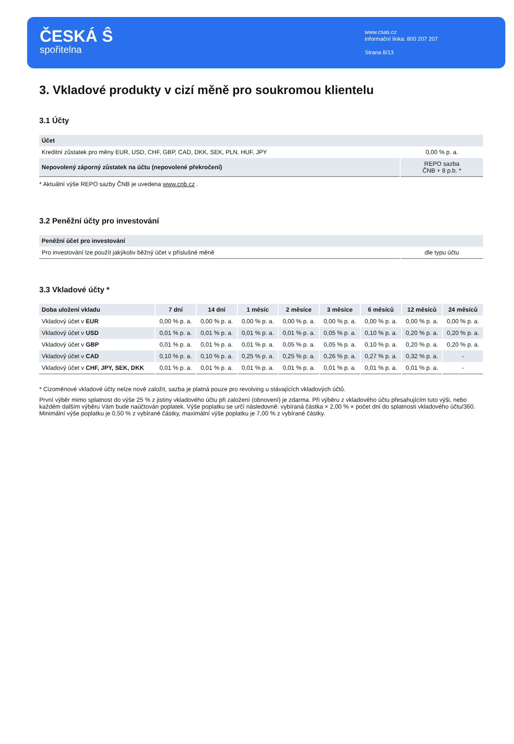ČESKÁ Ŝ
spořitelna
www.csas.cz
informační linka: 800 207 207
Strana 8/13
3. Vkladové produkty v cizí měně pro soukromou klientelu
3.1 Účty
| Účet | |
| --- | --- |
| Kreditní zůstatek pro měny EUR, USD, CHF, GBP, CAD, DKK, SEK, PLN, HUF, JPY | 0,00 % p. a. |
| Nepovolený záporný zůstatek na účtu (nepovolené překročení) | REPO sazba ČNB + 8 p.b. * |
* Aktuální výše REPO sazby ČNB je uvedena www.cnb.cz .
3.2 Peněžní účty pro investování
| Peněžní účet pro investování | |
| --- | --- |
| Pro investování lze použít jakýkoliv běžný účet v příslušné měně | dle typu účtu |
3.3 Vkladové účty *
| Doba uložení vkladu | 7 dní | 14 dní | 1 měsíc | 2 měsíce | 3 měsíce | 6 měsíců | 12 měsíců | 24 měsíců |
| --- | --- | --- | --- | --- | --- | --- | --- | --- |
| Vkladový účet v EUR | 0,00 % p. a. | 0,00 % p. a. | 0,00 % p. a. | 0,00 % p. a. | 0,00 % p. a. | 0,00 % p. a. | 0,00 % p. a. | 0,00 % p. a. |
| Vkladový účet v USD | 0,01 % p. a. | 0,01 % p. a. | 0,01 % p. a. | 0,01 % p. a. | 0,05 % p. a. | 0,10 % p. a. | 0,20 % p. a. | 0,20 % p. a. |
| Vkladový účet v GBP | 0,01 % p. a. | 0,01 % p. a. | 0,01 % p. a. | 0,05 % p. a. | 0,05 % p. a. | 0,10 % p. a. | 0,20 % p. a. | 0,20 % p. a. |
| Vkladový účet v CAD | 0,10 % p. a. | 0,10 % p. a. | 0,25 % p. a. | 0,25 % p. a. | 0,26 % p. a. | 0,27 % p. a. | 0,32 % p. a. | - |
| Vkladový účet v CHF, JPY, SEK, DKK | 0,01 % p. a. | 0,01 % p. a. | 0,01 % p. a. | 0,01 % p. a. | 0,01 % p. a. | 0,01 % p. a. | 0,01 % p. a. | - |
* Cizoměnové vkladové účty nelze nově založit, sazba je platná pouze pro revolving u stávajících vkladových účtů.
První výběr mimo splatnost do výše 25 % z jistiny vkladového účtu při založení (obnovení) je zdarma. Při výběru z vkladového účtu přesahujícím tuto výši, nebo každém dalším výběru Vám bude naúčtován poplatek. Výše poplatku se určí následovně: vybíraná částka × 2,00 % × počet dní do splatnosti vkladového účtu/360. Minimální výše poplatku je 0,50 % z vybírané částky, maximální výše poplatku je 7,00 % z vybírané částky.